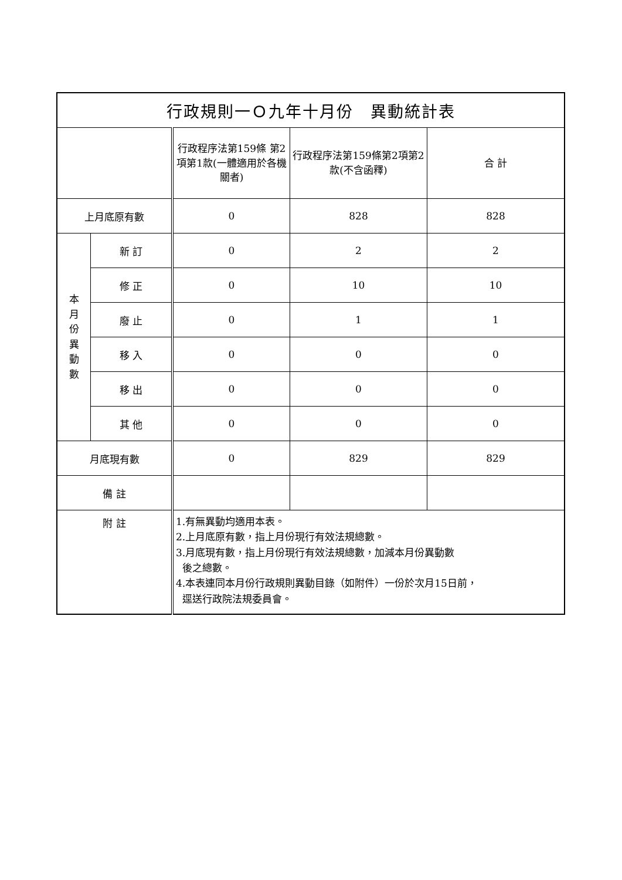| 行政規則一Ｏ九年十月份 異動統計表 | | | | |
| --- | --- | --- | --- | --- |
| | | 行政程序法第159條 第2項第1款(一體適用於各機關者) | 行政程序法第159條第2項第2款(不含函釋) | 合 計 |
| 上月底原有數 | | 0 | 828 | 828 |
| 本 月 份 異 動 數 | 新 訂 | 0 | 2 | 2 |
| | 修 正 | 0 | 10 | 10 |
| | 廢 止 | 0 | 1 | 1 |
| | 移 入 | 0 | 0 | 0 |
| | 移 出 | 0 | 0 | 0 |
| | 其 他 | 0 | 0 | 0 |
| 月底現有數 | | 0 | 829 | 829 |
| 備 註 | | | | |
| 附 註 | | 1.有無異動均適用本表。 2.上月底原有數，指上月份現行有效法規總數。 3.月底現有數，指上月份現行有效法規總數，加減本月份異動數 後之總數。 4.本表連同本月份行政規則異動目錄（如附件）一份於次月15日前， 逕送行政院法規委員會。 | | |